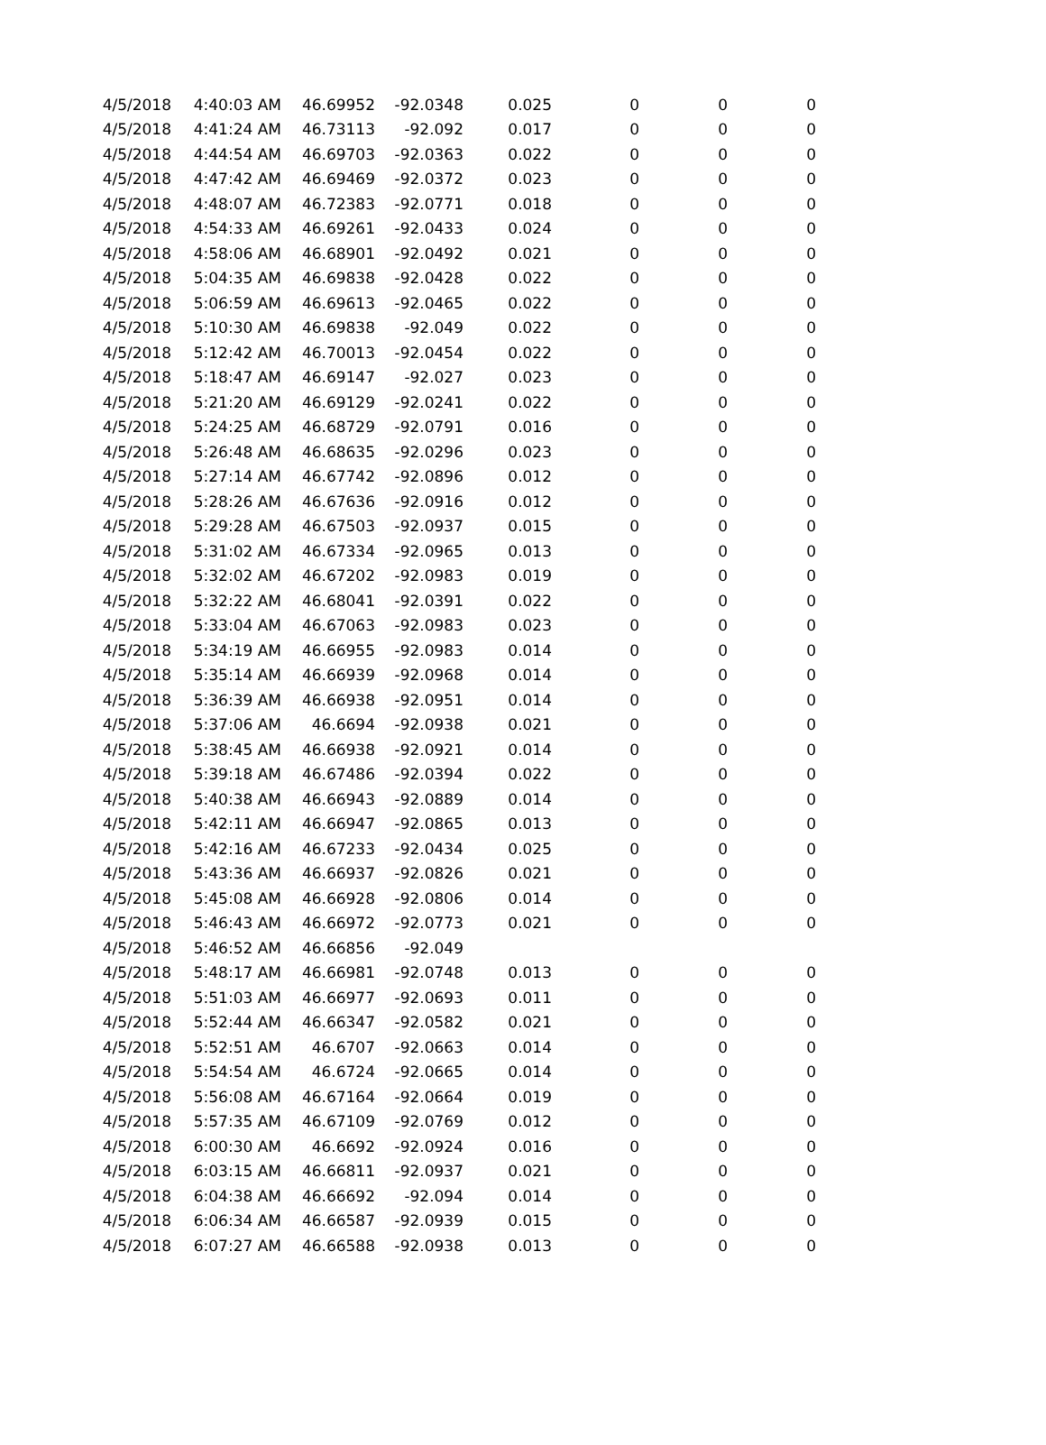| 4/5/2018 | 4:40:03 AM | 46.69952 | -92.0348 | 0.025 | 0 | 0 | 0 |
| 4/5/2018 | 4:41:24 AM | 46.73113 | -92.092 | 0.017 | 0 | 0 | 0 |
| 4/5/2018 | 4:44:54 AM | 46.69703 | -92.0363 | 0.022 | 0 | 0 | 0 |
| 4/5/2018 | 4:47:42 AM | 46.69469 | -92.0372 | 0.023 | 0 | 0 | 0 |
| 4/5/2018 | 4:48:07 AM | 46.72383 | -92.0771 | 0.018 | 0 | 0 | 0 |
| 4/5/2018 | 4:54:33 AM | 46.69261 | -92.0433 | 0.024 | 0 | 0 | 0 |
| 4/5/2018 | 4:58:06 AM | 46.68901 | -92.0492 | 0.021 | 0 | 0 | 0 |
| 4/5/2018 | 5:04:35 AM | 46.69838 | -92.0428 | 0.022 | 0 | 0 | 0 |
| 4/5/2018 | 5:06:59 AM | 46.69613 | -92.0465 | 0.022 | 0 | 0 | 0 |
| 4/5/2018 | 5:10:30 AM | 46.69838 | -92.049 | 0.022 | 0 | 0 | 0 |
| 4/5/2018 | 5:12:42 AM | 46.70013 | -92.0454 | 0.022 | 0 | 0 | 0 |
| 4/5/2018 | 5:18:47 AM | 46.69147 | -92.027 | 0.023 | 0 | 0 | 0 |
| 4/5/2018 | 5:21:20 AM | 46.69129 | -92.0241 | 0.022 | 0 | 0 | 0 |
| 4/5/2018 | 5:24:25 AM | 46.68729 | -92.0791 | 0.016 | 0 | 0 | 0 |
| 4/5/2018 | 5:26:48 AM | 46.68635 | -92.0296 | 0.023 | 0 | 0 | 0 |
| 4/5/2018 | 5:27:14 AM | 46.67742 | -92.0896 | 0.012 | 0 | 0 | 0 |
| 4/5/2018 | 5:28:26 AM | 46.67636 | -92.0916 | 0.012 | 0 | 0 | 0 |
| 4/5/2018 | 5:29:28 AM | 46.67503 | -92.0937 | 0.015 | 0 | 0 | 0 |
| 4/5/2018 | 5:31:02 AM | 46.67334 | -92.0965 | 0.013 | 0 | 0 | 0 |
| 4/5/2018 | 5:32:02 AM | 46.67202 | -92.0983 | 0.019 | 0 | 0 | 0 |
| 4/5/2018 | 5:32:22 AM | 46.68041 | -92.0391 | 0.022 | 0 | 0 | 0 |
| 4/5/2018 | 5:33:04 AM | 46.67063 | -92.0983 | 0.023 | 0 | 0 | 0 |
| 4/5/2018 | 5:34:19 AM | 46.66955 | -92.0983 | 0.014 | 0 | 0 | 0 |
| 4/5/2018 | 5:35:14 AM | 46.66939 | -92.0968 | 0.014 | 0 | 0 | 0 |
| 4/5/2018 | 5:36:39 AM | 46.66938 | -92.0951 | 0.014 | 0 | 0 | 0 |
| 4/5/2018 | 5:37:06 AM | 46.6694 | -92.0938 | 0.021 | 0 | 0 | 0 |
| 4/5/2018 | 5:38:45 AM | 46.66938 | -92.0921 | 0.014 | 0 | 0 | 0 |
| 4/5/2018 | 5:39:18 AM | 46.67486 | -92.0394 | 0.022 | 0 | 0 | 0 |
| 4/5/2018 | 5:40:38 AM | 46.66943 | -92.0889 | 0.014 | 0 | 0 | 0 |
| 4/5/2018 | 5:42:11 AM | 46.66947 | -92.0865 | 0.013 | 0 | 0 | 0 |
| 4/5/2018 | 5:42:16 AM | 46.67233 | -92.0434 | 0.025 | 0 | 0 | 0 |
| 4/5/2018 | 5:43:36 AM | 46.66937 | -92.0826 | 0.021 | 0 | 0 | 0 |
| 4/5/2018 | 5:45:08 AM | 46.66928 | -92.0806 | 0.014 | 0 | 0 | 0 |
| 4/5/2018 | 5:46:43 AM | 46.66972 | -92.0773 | 0.021 | 0 | 0 | 0 |
| 4/5/2018 | 5:46:52 AM | 46.66856 | -92.049 | | | | |
| 4/5/2018 | 5:48:17 AM | 46.66981 | -92.0748 | 0.013 | 0 | 0 | 0 |
| 4/5/2018 | 5:51:03 AM | 46.66977 | -92.0693 | 0.011 | 0 | 0 | 0 |
| 4/5/2018 | 5:52:44 AM | 46.66347 | -92.0582 | 0.021 | 0 | 0 | 0 |
| 4/5/2018 | 5:52:51 AM | 46.6707 | -92.0663 | 0.014 | 0 | 0 | 0 |
| 4/5/2018 | 5:54:54 AM | 46.6724 | -92.0665 | 0.014 | 0 | 0 | 0 |
| 4/5/2018 | 5:56:08 AM | 46.67164 | -92.0664 | 0.019 | 0 | 0 | 0 |
| 4/5/2018 | 5:57:35 AM | 46.67109 | -92.0769 | 0.012 | 0 | 0 | 0 |
| 4/5/2018 | 6:00:30 AM | 46.6692 | -92.0924 | 0.016 | 0 | 0 | 0 |
| 4/5/2018 | 6:03:15 AM | 46.66811 | -92.0937 | 0.021 | 0 | 0 | 0 |
| 4/5/2018 | 6:04:38 AM | 46.66692 | -92.094 | 0.014 | 0 | 0 | 0 |
| 4/5/2018 | 6:06:34 AM | 46.66587 | -92.0939 | 0.015 | 0 | 0 | 0 |
| 4/5/2018 | 6:07:27 AM | 46.66588 | -92.0938 | 0.013 | 0 | 0 | 0 |